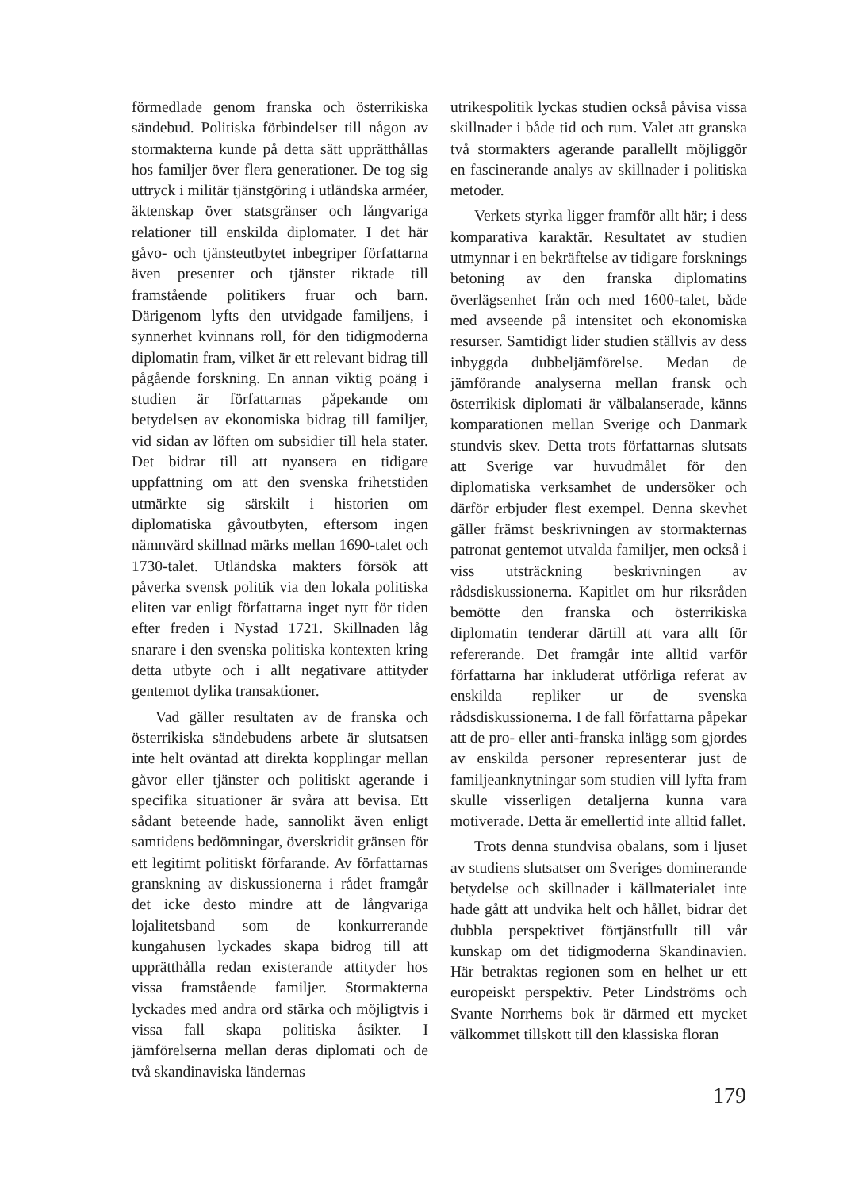förmedlade genom franska och österrikiska sändebud. Politiska förbindelser till någon av stormakterna kunde på detta sätt upprätthållas hos familjer över flera generationer. De tog sig uttryck i militär tjänstgöring i utländska arméer, äktenskap över statsgränser och långvariga relationer till enskilda diplomater. I det här gåvo- och tjänsteutbytet inbegriper författarna även presenter och tjänster riktade till framstående politikers fruar och barn. Därigenom lyfts den utvidgade familjens, i synnerhet kvinnans roll, för den tidigmoderna diplomatin fram, vilket är ett relevant bidrag till pågående forskning. En annan viktig poäng i studien är författarnas påpekande om betydelsen av ekonomiska bidrag till familjer, vid sidan av löften om subsidier till hela stater. Det bidrar till att nyansera en tidigare uppfattning om att den svenska frihetstiden utmärkte sig särskilt i historien om diplomatiska gåvoutbyten, eftersom ingen nämnvärd skillnad märks mellan 1690-talet och 1730-talet. Utländska makters försök att påverka svensk politik via den lokala politiska eliten var enligt författarna inget nytt för tiden efter freden i Nystad 1721. Skillnaden låg snarare i den svenska politiska kontexten kring detta utbyte och i allt negativare attityder gentemot dylika transaktioner.
Vad gäller resultaten av de franska och österrikiska sändebudens arbete är slutsatsen inte helt oväntad att direkta kopplingar mellan gåvor eller tjänster och politiskt agerande i specifika situationer är svåra att bevisa. Ett sådant beteende hade, sannolikt även enligt samtidens bedömningar, överskridit gränsen för ett legitimt politiskt förfarande. Av författarnas granskning av diskussionerna i rådet framgår det icke desto mindre att de långvariga lojalitetsband som de konkurrerande kungahusen lyckades skapa bidrog till att upprätthålla redan existerande attityder hos vissa framstående familjer. Stormakterna lyckades med andra ord stärka och möjligtvis i vissa fall skapa politiska åsikter. I jämförelserna mellan deras diplomati och de två skandinaviska ländernas
utrikespolitik lyckas studien också påvisa vissa skillnader i både tid och rum. Valet att granska två stormakters agerande parallellt möjliggör en fascinerande analys av skillnader i politiska metoder.
Verkets styrka ligger framför allt här; i dess komparativa karaktär. Resultatet av studien utmynnar i en bekräftelse av tidigare forsknings betoning av den franska diplomatins överlägsenhet från och med 1600-talet, både med avseende på intensitet och ekonomiska resurser. Samtidigt lider studien ställvis av dess inbyggda dubbeljämförelse. Medan de jämförande analyserna mellan fransk och österrikisk diplomati är välbalanserade, känns komparationen mellan Sverige och Danmark stundvis skev. Detta trots författarnas slutsats att Sverige var huvudmålet för den diplomatiska verksamhet de undersöker och därför erbjuder flest exempel. Denna skevhet gäller främst beskrivningen av stormakternas patronat gentemot utvalda familjer, men också i viss utsträckning beskrivningen av rådsdiskussionerna. Kapitlet om hur riksråden bemötte den franska och österrikiska diplomatin tenderar därtill att vara allt för refererande. Det framgår inte alltid varför författarna har inkluderat utförliga referat av enskilda repliker ur de svenska rådsdiskussionerna. I de fall författarna påpekar att de pro- eller anti-franska inlägg som gjordes av enskilda personer representerar just de familjeanknytningar som studien vill lyfta fram skulle visserligen detaljerna kunna vara motiverade. Detta är emellertid inte alltid fallet.
Trots denna stundvisa obalans, som i ljuset av studiens slutsatser om Sveriges dominerande betydelse och skillnader i källmaterialet inte hade gått att undvika helt och hållet, bidrar det dubbla perspektivet förtjänstfullt till vår kunskap om det tidigmoderna Skandinavien. Här betraktas regionen som en helhet ur ett europeiskt perspektiv. Peter Lindströms och Svante Norrhems bok är därmed ett mycket välkommet tillskott till den klassiska floran
179